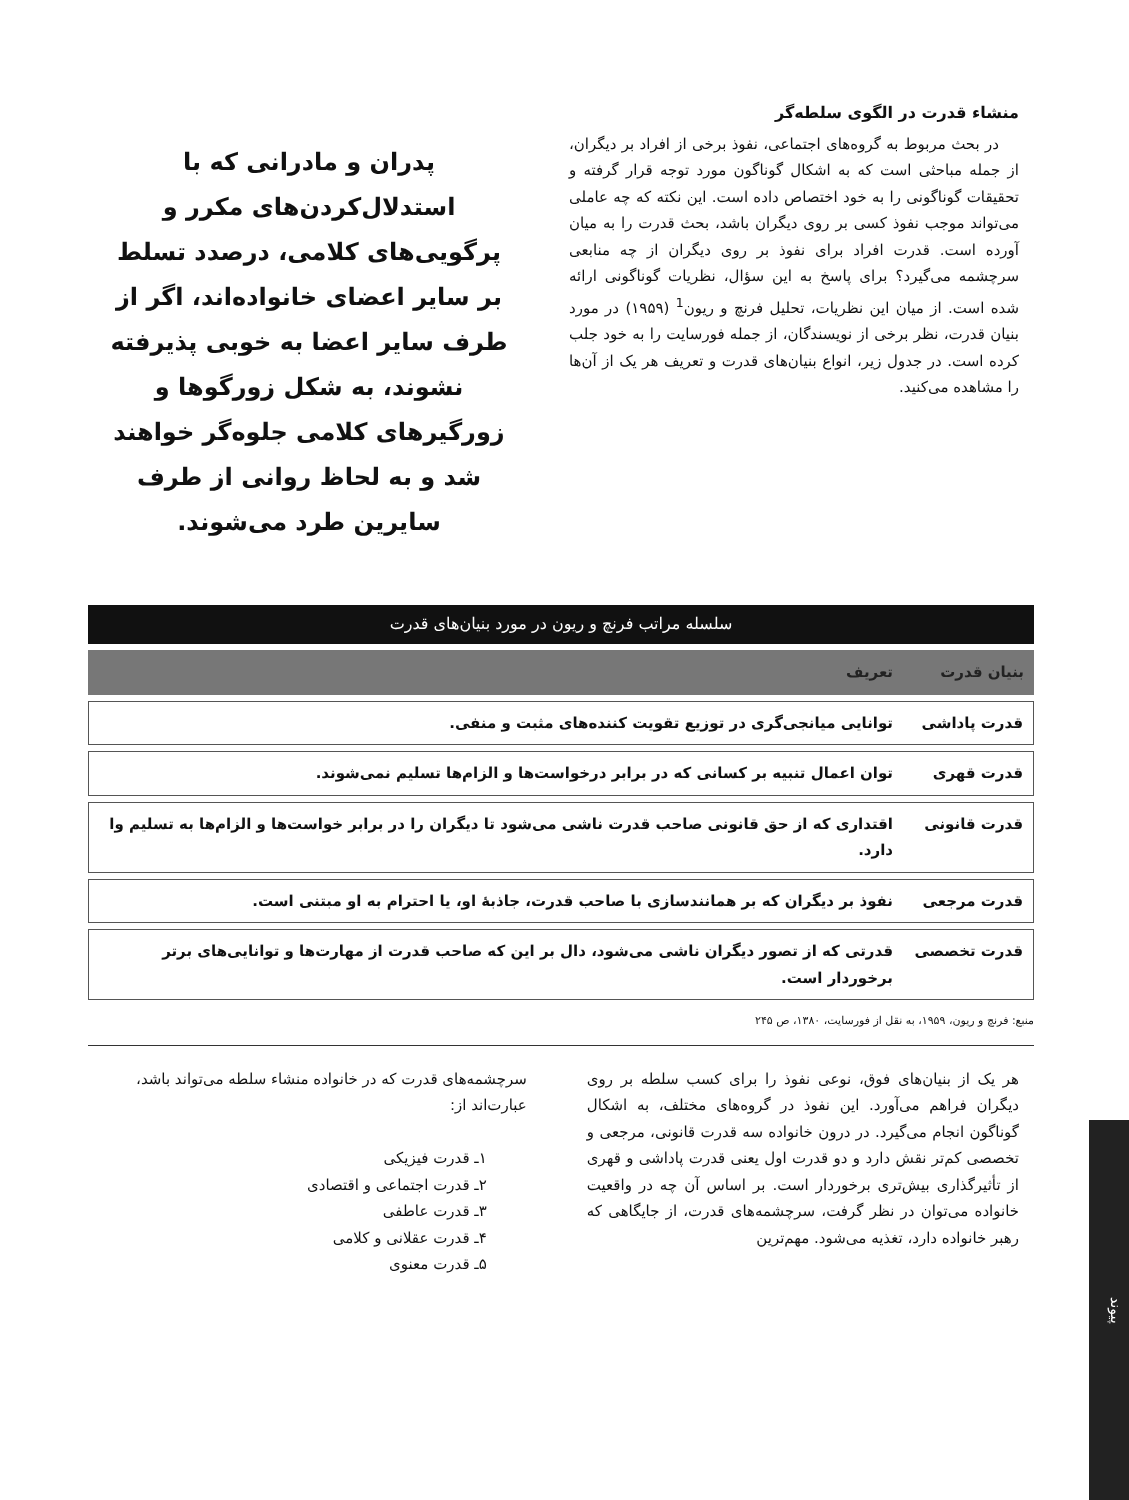منشاء قدرت در الگوی سلطه‌گر
در بحث مربوط به گروه‌های اجتماعی، نفوذ برخی از افراد بر دیگران، از جمله مباحثی است که به اشکال گوناگون مورد توجه قرار گرفته و تحقیقات گوناگونی را به خود اختصاص داده است. این نکته که چه عاملی می‌تواند موجب نفوذ کسی بر روی دیگران باشد، بحث قدرت را به میان آورده است. قدرت افراد برای نفوذ بر روی دیگران از چه منابعی سرچشمه می‌گیرد؟ برای پاسخ به این سؤال، نظریات گوناگونی ارائه شده است. از میان این نظریات، تحلیل فرنچ و ریون<sup>1</sup> (۱۹۵۹) در مورد بنیان قدرت، نظر برخی از نویسندگان، از جمله فورسایت را به خود جلب کرده است. در جدول زیر، انواع بنیان‌های قدرت و تعریف هر یک از آن‌ها را مشاهده می‌کنید.
پدران و مادرانی که با استدلال‌کردن‌های مکرر و پرگویی‌های کلامی، درصدد تسلط بر سایر اعضای خانواده‌اند، اگر از طرف سایر اعضا به خوبی پذیرفته نشوند، به شکل زورگوها و زورگیرهای کلامی جلوه‌گر خواهند شد و به لحاظ روانی از طرف سایرین طرد می‌شوند.
سلسله مراتب فرنچ و ریون در مورد بنیان‌های قدرت
| بنیان قدرت | تعریف |
| --- | --- |
| قدرت پاداشی | توانایی میانجی‌گری در توزیع تقویت کننده‌های مثبت و منفی. |
| قدرت قهری | توان اعمال تنبیه بر کسانی که در برابر درخواست‌ها و الزام‌ها تسلیم نمی‌شوند. |
| قدرت قانونی | اقتداری که از حق قانونی صاحب قدرت ناشی می‌شود تا دیگران را در برابر خواست‌ها و الزام‌ها به تسلیم وا دارد. |
| قدرت مرجعی | نفوذ بر دیگران که بر همانندسازی با صاحب قدرت، جاذبهٔ او، یا احترام به او مبتنی است. |
| قدرت تخصصی | قدرتی که از تصور دیگران ناشی می‌شود، دال بر این که صاحب قدرت از مهارت‌ها و توانایی‌های برتر برخوردار است. |
منبع: فرنچ و ریون، ۱۹۵۹، به نقل از فورسایت، ۱۳۸۰، ص ۲۴۵
هر یک از بنیان‌های فوق، نوعی نفوذ را برای کسب سلطه بر روی دیگران فراهم می‌آورد. این نفوذ در گروه‌های مختلف، به اشکال گوناگون انجام می‌گیرد. در درون خانواده سه قدرت قانونی، مرجعی و تخصصی کم‌تر نقش دارد و دو قدرت اول یعنی قدرت پاداشی و قهری از تأثیرگذاری بیش‌تری برخوردار است. بر اساس آن چه در واقعیت خانواده می‌توان در نظر گرفت، سرچشمه‌های قدرت، از جایگاهی که رهبر خانواده دارد، تغذیه می‌شود. مهم‌ترین
سرچشمه‌های قدرت که در خانواده منشاء سلطه می‌تواند باشد، عبارت‌اند از:
۱ـ قدرت فیزیکی
۲ـ قدرت اجتماعی و اقتصادی
۳ـ قدرت عاطفی
۴ـ قدرت عقلانی و کلامی
۵ـ قدرت معنوی
پیوند